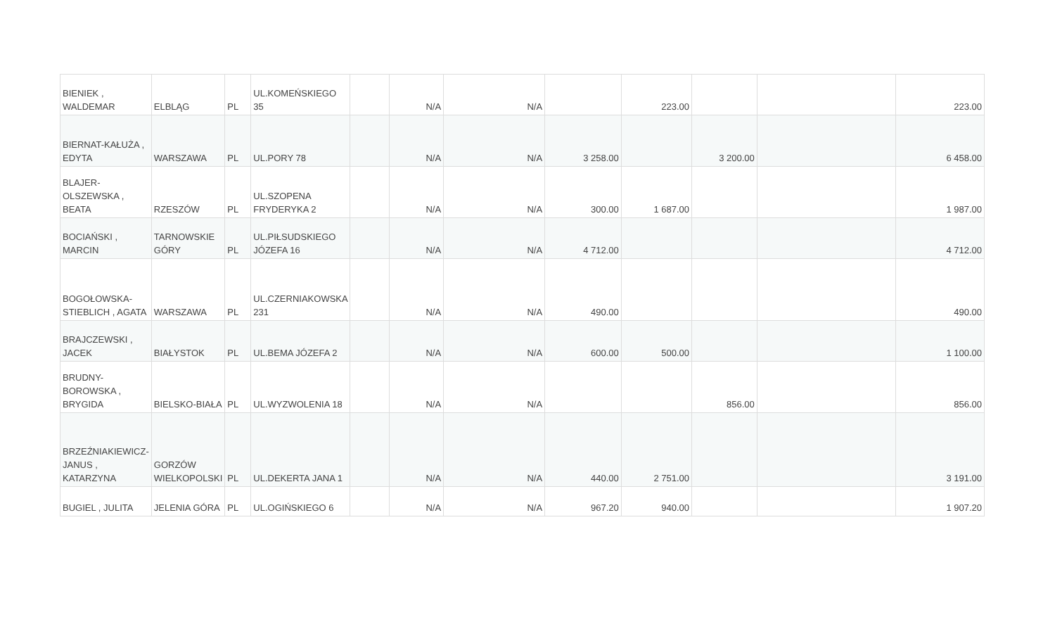| BIENIEK , WALDEMAR | ELBLĄG | PL | UL.KOMEŃSKIEGO 35 | | N/A | N/A | | 223.00 | | | 223.00 |
| BIERNAT-KAŁUŻA , EDYTA | WARSZAWA | PL | UL.PORY 78 | | N/A | N/A | 3 258.00 | | 3 200.00 | | 6 458.00 |
| BLAJER-OLSZEWSKA , BEATA | RZESZÓW | PL | UL.SZOPENA FRYDERYKA 2 | | N/A | N/A | 300.00 | 1 687.00 | | | 1 987.00 |
| BOCIAŃSKI , MARCIN | TARNOWSKIE GÓRY | PL | UL.PIŁSUDSKIEGO JÓZEFA 16 | | N/A | N/A | 4 712.00 | | | | 4 712.00 |
| BOGOŁOWSKA-STIEBLICH , AGATA | WARSZAWA | PL | UL.CZERNIAKOWSKA 231 | | N/A | N/A | 490.00 | | | | 490.00 |
| BRAJCZEWSKI , JACEK | BIAŁYSTOK | PL | UL.BEMA JÓZEFA 2 | | N/A | N/A | 600.00 | 500.00 | | | 1 100.00 |
| BRUDNY-BOROWSKA , BRYGIDA | BIELSKO-BIAŁA | PL | UL.WYZWOLENIA 18 | | N/A | N/A | | | 856.00 | | 856.00 |
| BRZEŹNIAKIEWICZ-JANUS , KATARZYNA | GORZÓW WIELKOPOLSKI | PL | UL.DEKERTA JANA 1 | | N/A | N/A | 440.00 | 2 751.00 | | | 3 191.00 |
| BUGIEL , JULITA | JELENIA GÓRA | PL | UL.OGIŃSKIEGO 6 | | N/A | N/A | 967.20 | 940.00 | | | 1 907.20 |